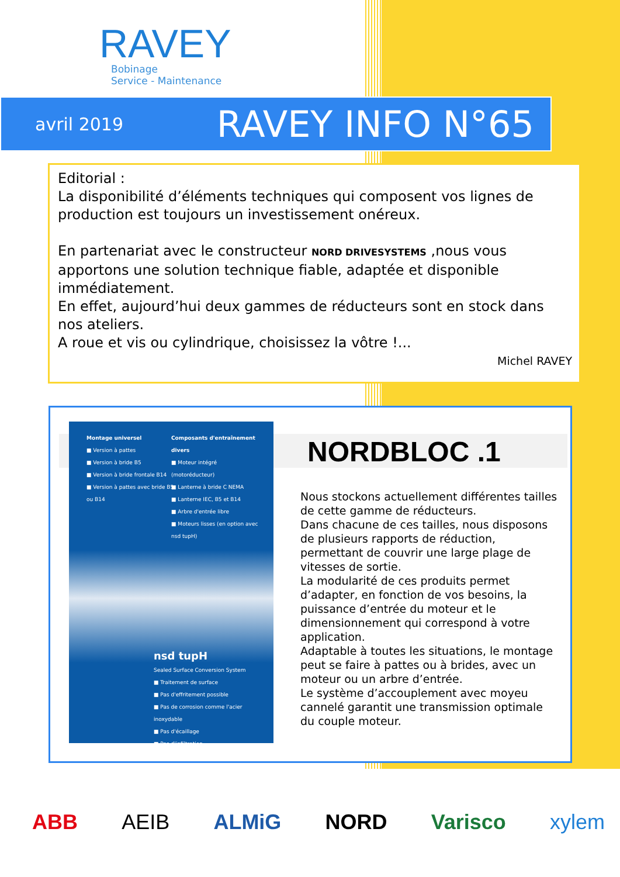RAVEY
Bobinage
Service - Maintenance
avril 2019 RAVEY INFO N°65
Editorial :
La disponibilité d’éléments techniques qui composent vos lignes de production est toujours un investissement onéreux.
En partenariat avec le constructeur NORD DRIVESYSTEMS ,nous vous apportons une solution technique fiable, adaptée et disponible immédiatement.
En effet, aujourd’hui deux gammes de réducteurs sont en stock dans nos ateliers.
A roue et vis ou cylindrique, choisissez la vôtre !...
Michel RAVEY
Montage universel
■ Version à pattes
■ Version à bride B5
■ Version à bride frontale B14
■ Version à pattes avec bride B5 ou B14
Composants d'entraînement divers
■ Moteur intégré (motoréducteur)
■ Lanterne à bride C NEMA
■ Lanterne IEC, B5 et B14
■ Arbre d'entrée libre
■ Moteurs lisses (en option avec nsd tupH)
nsd tupH
Sealed Surface Conversion System
■ Traitement de surface
■ Pas d'effritement possible
■ Pas de corrosion comme l'acier inoxydable
■ Pas d'écaillage
■ Pas d'infiltration
NORDBLOC .1
Nous stockons actuellement différentes tailles de cette gamme de réducteurs.
Dans chacune de ces tailles, nous disposons de plusieurs rapports de réduction, permettant de couvrir une large plage de vitesses de sortie.
La modularité de ces produits permet d’adapter, en fonction de vos besoins, la puissance d’entrée du moteur et le dimensionnement qui correspond à votre application.
Adaptable à toutes les situations, le montage peut se faire à pattes ou à brides, avec un moteur ou un arbre d’entrée.
Le système d’accouplement avec moyeu cannelé garantit une transmission optimale du couple moteur.
ABB AEIB ALMiG NORD Varisco xylem